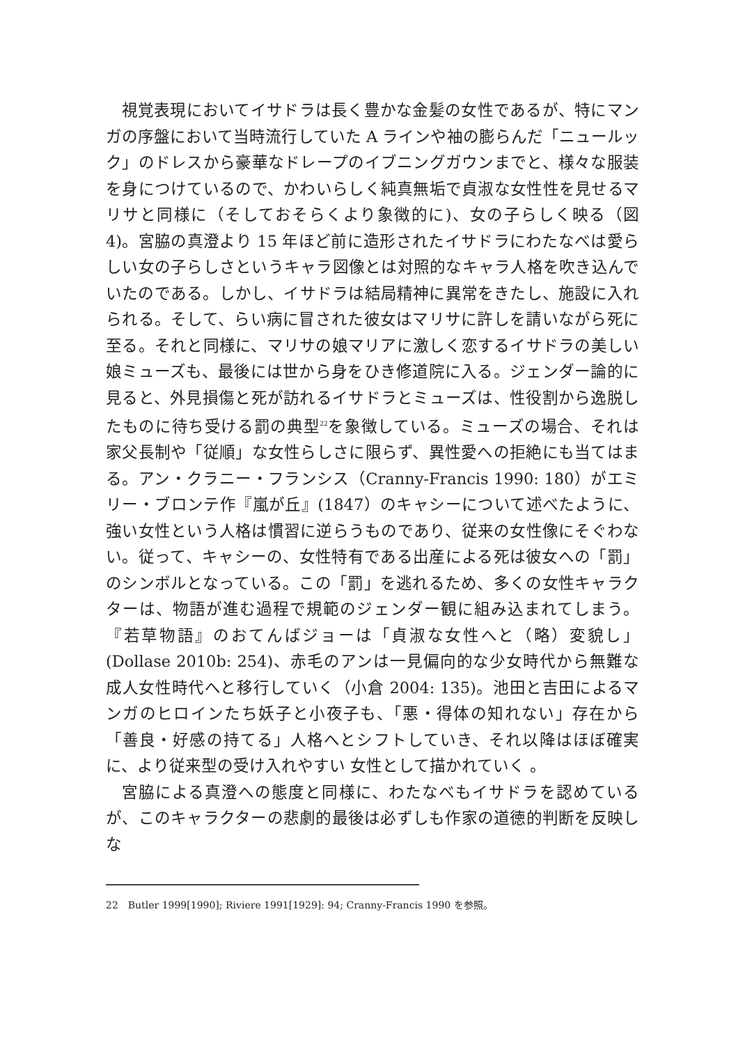視覚表現においてイサドラは長く豊かな金髪の女性であるが、特にマンガの序盤において当時流行していた A ラインや袖の膨らんだ「ニュールック」のドレスから豪華なドレープのイブニングガウンまでと、様々な服装を身につけているので、かわいらしく純真無垢で貞淑な女性性を見せるマリサと同様に（そしておそらくより象徴的に)、女の子らしく映る（図 4)。宮脇の真澄より 15 年ほど前に造形されたイサドラにわたなべは愛らしい女の子らしさというキャラ図像とは対照的なキャラ人格を吹き込んでいたのである。しかし、イサドラは結局精神に異常をきたし、施設に入れられる。そして、らい病に冒された彼女はマリサに許しを請いながら死に至る。それと同様に、マリサの娘マリアに激しく恋するイサドラの美しい娘ミューズも、最後には世から身をひき修道院に入る。ジェンダー論的に見ると、外見損傷と死が訪れるイサドラとミューズは、性役割から逸脱したものに待ち受ける罰の典型<sup>22</sup>を象徴している。ミューズの場合、それは家父長制や「従順」な女性らしさに限らず、異性愛への拒絶にも当てはまる。アン・クラニー・フランシス（Cranny-Francis 1990: 180）がエミリー・ブロンテ作『嵐が丘』(1847）のキャシーについて述べたように、強い女性という人格は慣習に逆らうものであり、従来の女性像にそぐわない。従って、キャシーの、女性特有である出産による死は彼女への「罰」のシンボルとなっている。この「罰」を逃れるため、多くの女性キャラクターは、物語が進む過程で規範のジェンダー観に組み込まれてしまう。『若草物語』のおてんばジョーは「貞淑な女性へと（略）変貌し」(Dollase 2010b: 254)、赤毛のアンは一見偏向的な少女時代から無難な成人女性時代へと移行していく（小倉 2004: 135)。池田と吉田によるマンガのヒロインたち妖子と小夜子も、「悪・得体の知れない」存在から「善良・好感の持てる」人格へとシフトしていき、それ以降はほぼ確実に、より従来型の受け入れやすい 女性として描かれていく 。
宮脇による真澄への態度と同様に、わたなべもイサドラを認めているが、このキャラクターの悲劇的最後は必ずしも作家の道徳的判断を反映しな
22　Butler 1999[1990]; Riviere 1991[1929]: 94; Cranny-Francis 1990 を参照。